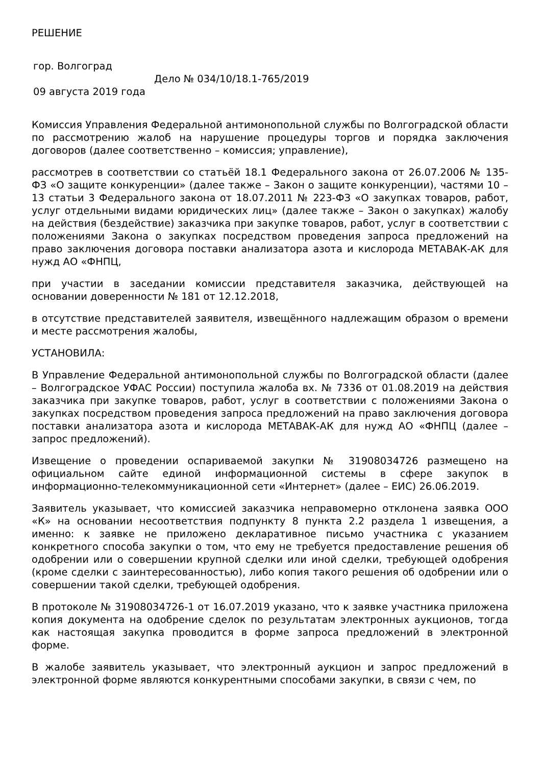РЕШЕНИЕ
гор. Волгоград
Дело № 034/10/18.1-765/2019
09 августа 2019 года
Комиссия Управления Федеральной антимонопольной службы по Волгоградской области по рассмотрению жалоб на нарушение процедуры торгов и порядка заключения договоров (далее соответственно – комиссия; управление),
рассмотрев в соответствии со статьёй 18.1 Федерального закона от 26.07.2006 № 135-ФЗ «О защите конкуренции» (далее также – Закон о защите конкуренции), частями 10 – 13 статьи 3 Федерального закона от 18.07.2011 № 223-ФЗ «О закупках товаров, работ, услуг отдельными видами юридических лиц» (далее также – Закон о закупках) жалобу на действия (бездействие) заказчика при закупке товаров, работ, услуг в соответствии с положениями Закона о закупках посредством проведения запроса предложений на право заключения договора поставки анализатора азота и кислорода МЕТАВАК-АК для нужд АО «ФНПЦ,
при участии в заседании комиссии представителя заказчика, действующей на основании доверенности № 181 от 12.12.2018,
в отсутствие представителей заявителя, извещённого надлежащим образом о времени и месте рассмотрения жалобы,
УСТАНОВИЛА:
В Управление Федеральной антимонопольной службы по Волгоградской области (далее – Волгоградское УФАС России) поступила жалоба вх. № 7336 от 01.08.2019 на действия заказчика при закупке товаров, работ, услуг в соответствии с положениями Закона о закупках посредством проведения запроса предложений на право заключения договора поставки анализатора азота и кислорода МЕТАВАК-АК для нужд АО «ФНПЦ (далее – запрос предложений).
Извещение о проведении оспариваемой закупки № 31908034726 размещено на официальном сайте единой информационной системы в сфере закупок в информационно-телекоммуникационной сети «Интернет» (далее – ЕИС) 26.06.2019.
Заявитель указывает, что комиссией заказчика неправомерно отклонена заявка ООО «К» на основании несоответствия подпункту 8 пункта 2.2 раздела 1 извещения, а именно: к заявке не приложено декларативное письмо участника с указанием конкретного способа закупки о том, что ему не требуется предоставление решения об одобрении или о совершении крупной сделки или иной сделки, требующей одобрения (кроме сделки с заинтересованностью), либо копия такого решения об одобрении или о совершении такой сделки, требующей одобрения.
В протоколе № 31908034726-1 от 16.07.2019 указано, что к заявке участника приложена копия документа на одобрение сделок по результатам электронных аукционов, тогда как настоящая закупка проводится в форме запроса предложений в электронной форме.
В жалобе заявитель указывает, что электронный аукцион и запрос предложений в электронной форме являются конкурентными способами закупки, в связи с чем, по